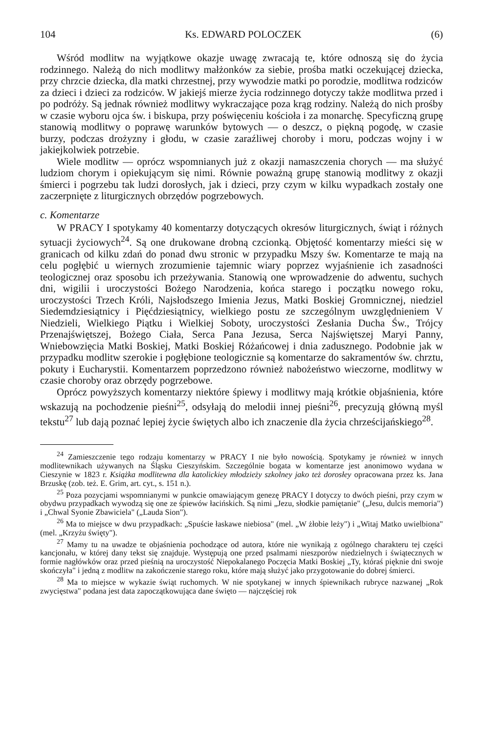104 Ks. EDWARD POLOCZEK (6)
Wśród modlitw na wyjątkowe okazje uwagę zwracają te, które odnoszą się do życia rodzinnego. Należą do nich modlitwy małżonków za siebie, prośba matki oczekującej dziecka, przy chrzcie dziecka, dla matki chrzestnej, przy wywodzie matki po porodzie, modlitwa rodziców za dzieci i dzieci za rodziców. W jakiejś mierze życia rodzinnego dotyczy także modlitwa przed i po podróży. Są jednak również modlitwy wykraczające poza krąg rodziny. Należą do nich prośby w czasie wyboru ojca św. i biskupa, przy poświęceniu kościoła i za monarchę. Specyficzną grupę stanowią modlitwy o poprawę warunków bytowych — o deszcz, o piękną pogodę, w czasie burzy, podczas drożyzny i głodu, w czasie zaraźliwej choroby i moru, podczas wojny i w jakiejkolwiek potrzebie.
Wiele modlitw — oprócz wspomnianych już z okazji namaszczenia chorych — ma służyć ludziom chorym i opiekującym się nimi. Równie poważną grupę stanowią modlitwy z okazji śmierci i pogrzebu tak ludzi dorosłych, jak i dzieci, przy czym w kilku wypadkach zostały one zaczerpnięte z liturgicznych obrzędów pogrzebowych.
c. Komentarze
W PRACY I spotykamy 40 komentarzy dotyczących okresów liturgicznych, świąt i różnych sytuacji życiowych<sup>24</sup>. Są one drukowane drobną czcionką. Objętość komentarzy mieści się w granicach od kilku zdań do ponad dwu stronic w przypadku Mszy św. Komentarze te mają na celu pogłębić u wiernych zrozumienie tajemnic wiary poprzez wyjaśnienie ich zasadności teologicznej oraz sposobu ich przeżywania. Stanowią one wprowadzenie do adwentu, suchych dni, wigilii i uroczystości Bożego Narodzenia, końca starego i początku nowego roku, uroczystości Trzech Króli, Najsłodszego Imienia Jezus, Matki Boskiej Gromnicznej, niedziel Siedemdziesiątnicy i Pięćdziesiątnicy, wielkiego postu ze szczególnym uwzględnieniem V Niedzieli, Wielkiego Piątku i Wielkiej Soboty, uroczystości Zesłania Ducha Św., Trójcy Przenajświętszej, Bożego Ciała, Serca Pana Jezusa, Serca Najświętszej Maryi Panny, Wniebowzięcia Matki Boskiej, Matki Boskiej Różańcowej i dnia zadusznego. Podobnie jak w przypadku modlitw szerokie i pogłębione teologicznie są komentarze do sakramentów św. chrztu, pokuty i Eucharystii. Komentarzem poprzedzono również nabożeństwo wieczorne, modlitwy w czasie choroby oraz obrzędy pogrzebowe.
Oprócz powyższych komentarzy niektóre śpiewy i modlitwy mają krótkie objaśnienia, które wskazują na pochodzenie pieśni<sup>25</sup>, odsyłają do melodii innej pieśni<sup>26</sup>, precyzują główną myśl tekstu<sup>27</sup> lub dają poznać lepiej życie świętych albo ich znaczenie dla życia chrześcijańskiego<sup>28</sup>.
<sup>24</sup> Zamieszczenie tego rodzaju komentarzy w PRACY I nie było nowością. Spotykamy je również w innych modlitewnikach używanych na Śląsku Cieszyńskim. Szczególnie bogata w komentarze jest anonimowo wydana w Cieszynie w 1823 r. Książka modlitewna dla katolickiey młodzieży szkolney jako też dorosłey opracowana przez ks. Jana Brzuskę (zob. też. E. Grim, art. cyt., s. 151 n.).
<sup>25</sup> Poza pozycjami wspomnianymi w punkcie omawiającym genezę PRACY I dotyczy to dwóch pieśni, przy czym w obydwu przypadkach wywodzą się one ze śpiewów łacińskich. Są nimi „Jezu, słodkie pamiętanie" („Jesu, dulcis memoria") i „Chwal Syonie Zbawiciela" („Lauda Sion").
<sup>26</sup> Ma to miejsce w dwu przypadkach: „Spuście łaskawe niebiosa" (mel. „W żłobie leży") i „Witaj Matko uwielbiona" (mel. „Krzyżu święty").
<sup>27</sup> Mamy tu na uwadze te objaśnienia pochodzące od autora, które nie wynikają z ogólnego charakteru tej części kancjonału, w której dany tekst się znajduje. Występują one przed psalmami nieszporów niedzielnych i świątecznych w formie nagłówków oraz przed pieśnią na uroczystość Niepokalanego Poczęcia Matki Boskiej „Ty, któraś pięknie dni swoje skończyła" i jedną z modlitw na zakończenie starego roku, które mają służyć jako przygotowanie do dobrej śmierci.
<sup>28</sup> Ma to miejsce w wykazie świąt ruchomych. W nie spotykanej w innych śpiewnikach rubryce nazwanej „Rok zwycięstwa" podana jest data zapoczątkowująca dane święto — najczęściej rok